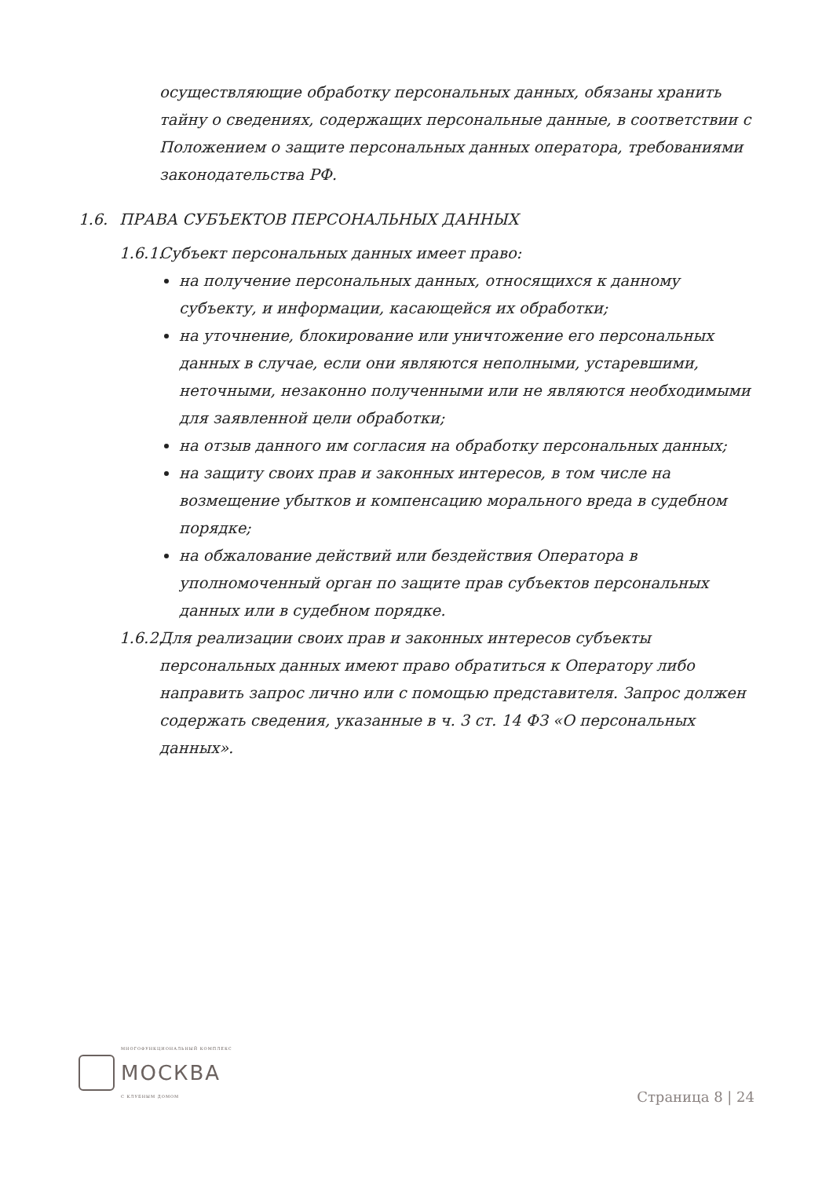осуществляющие обработку персональных данных, обязаны хранить тайну о сведениях, содержащих персональные данные, в соответствии с Положением о защите персональных данных оператора, требованиями законодательства РФ.
1.6. ПРАВА СУБЪЕКТОВ ПЕРСОНАЛЬНЫХ ДАННЫХ
1.6.1. Субъект персональных данных имеет право:
на получение персональных данных, относящихся к данному субъекту, и информации, касающейся их обработки;
на уточнение, блокирование или уничтожение его персональных данных в случае, если они являются неполными, устаревшими, неточными, незаконно полученными или не являются необходимыми для заявленной цели обработки;
на отзыв данного им согласия на обработку персональных данных;
на защиту своих прав и законных интересов, в том числе на возмещение убытков и компенсацию морального вреда в судебном порядке;
на обжалование действий или бездействия Оператора в уполномоченный орган по защите прав субъектов персональных данных или в судебном порядке.
1.6.2. Для реализации своих прав и законных интересов субъекты персональных данных имеют право обратиться к Оператору либо направить запрос лично или с помощью представителя. Запрос должен содержать сведения, указанные в ч. 3 ст. 14 ФЗ «О персональных данных».
МНОГОФУНКЦИОНАЛЬНЫЙ КОМПЛЕКС
МОСКВА
С КЛУБНЫМ ДОМОМ
Страница 8 | 24